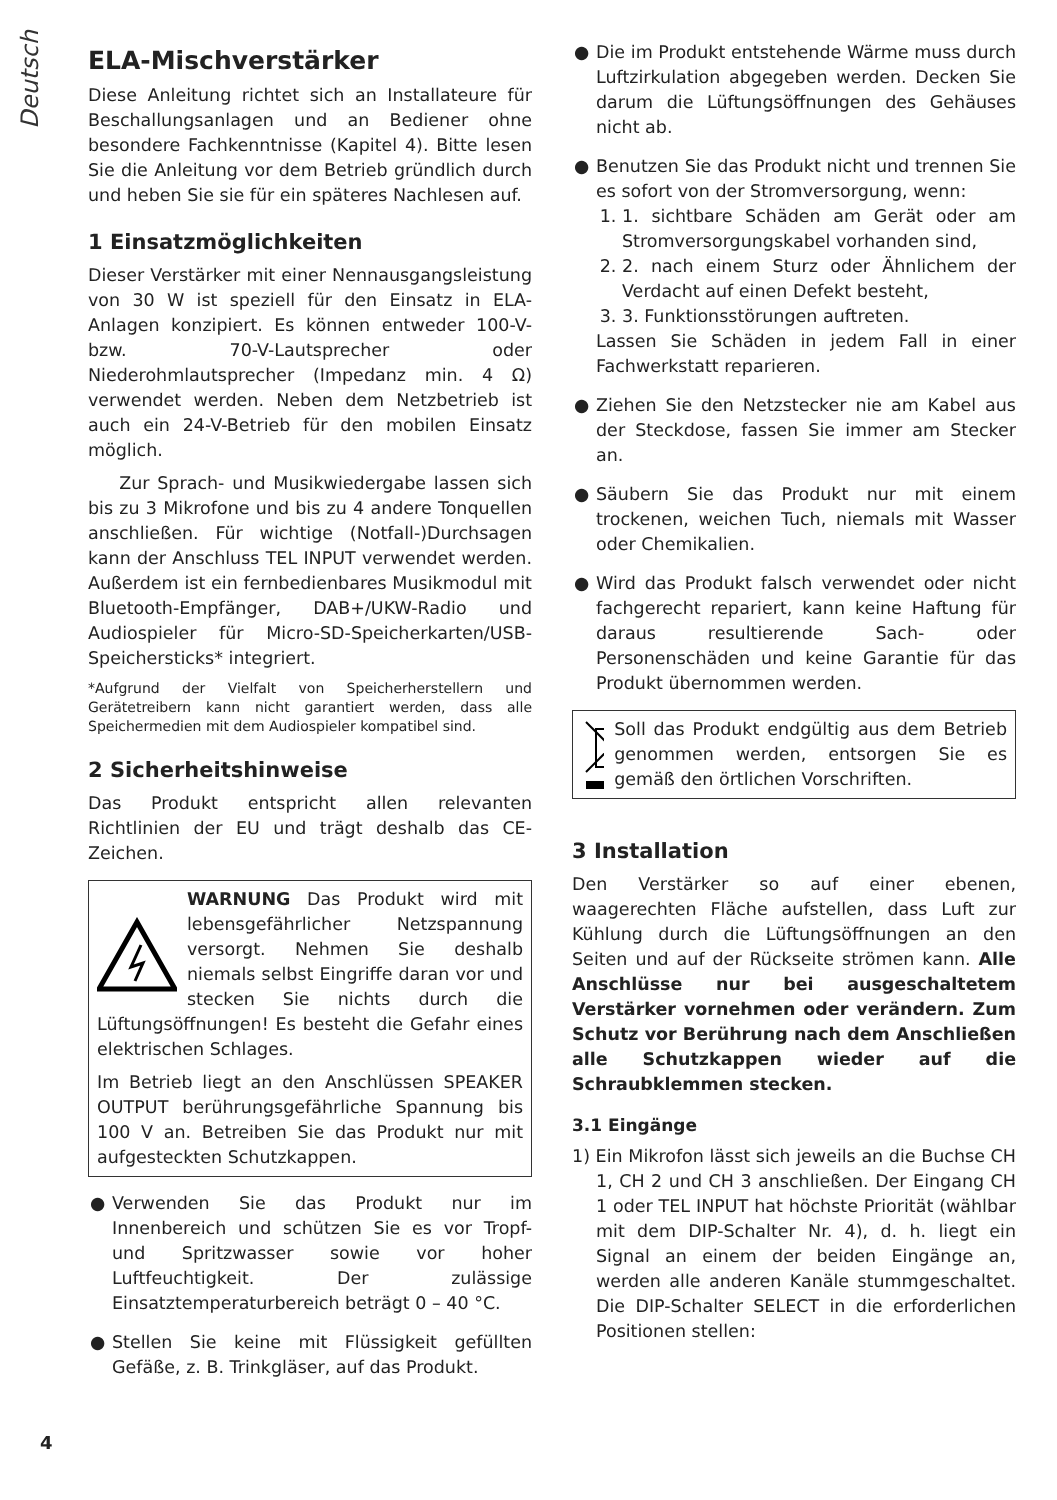Deutsch
ELA-Mischverstärker
Diese Anleitung richtet sich an Installateure für Beschallungsanlagen und an Bediener ohne besondere Fachkenntnisse (Kapitel 4). Bitte lesen Sie die Anleitung vor dem Betrieb gründlich durch und heben Sie sie für ein späteres Nachlesen auf.
1 Einsatzmöglichkeiten
Dieser Verstärker mit einer Nennausgangsleistung von 30 W ist speziell für den Einsatz in ELA-Anlagen konzipiert. Es können entweder 100-V- bzw. 70-V-Lautsprecher oder Niederohmlautsprecher (Impedanz min. 4 Ω) verwendet werden. Neben dem Netzbetrieb ist auch ein 24-V-Betrieb für den mobilen Einsatz möglich.
Zur Sprach- und Musikwiedergabe lassen sich bis zu 3 Mikrofone und bis zu 4 andere Tonquellen anschließen. Für wichtige (Notfall-)Durchsagen kann der Anschluss TEL INPUT verwendet werden. Außerdem ist ein fernbedienbares Musikmodul mit Bluetooth-Empfänger, DAB+/UKW-Radio und Audiospieler für Micro-SD-Speicherkarten/USB-Speichersticks* integriert.
*Aufgrund der Vielfalt von Speicherherstellern und Gerätetreibern kann nicht garantiert werden, dass alle Speichermedien mit dem Audiospieler kompatibel sind.
2 Sicherheitshinweise
Das Produkt entspricht allen relevanten Richtlinien der EU und trägt deshalb das CE-Zeichen.
WARNUNG Das Produkt wird mit lebensgefährlicher Netzspannung versorgt. Nehmen Sie deshalb niemals selbst Eingriffe daran vor und stecken Sie nichts durch die Lüftungsöffnungen! Es besteht die Gefahr eines elektrischen Schlages.
Im Betrieb liegt an den Anschlüssen SPEAKER OUTPUT berührungsgefährliche Spannung bis 100 V an. Betreiben Sie das Produkt nur mit aufgesteckten Schutzkappen.
● Verwenden Sie das Produkt nur im Innenbereich und schützen Sie es vor Tropf- und Spritzwasser sowie vor hoher Luftfeuchtigkeit. Der zulässige Einsatztemperaturbereich beträgt 0 – 40 °C.
● Stellen Sie keine mit Flüssigkeit gefüllten Gefäße, z. B. Trinkgläser, auf das Produkt.
● Die im Produkt entstehende Wärme muss durch Luftzirkulation abgegeben werden. Decken Sie darum die Lüftungsöffnungen des Gehäuses nicht ab.
● Benutzen Sie das Produkt nicht und trennen Sie es sofort von der Stromversorgung, wenn:
1. 1. sichtbare Schäden am Gerät oder am Stromversorgungskabel vorhanden sind,
2. 2. nach einem Sturz oder Ähnlichem der Verdacht auf einen Defekt besteht,
3. 3. Funktionsstörungen auftreten.
Lassen Sie Schäden in jedem Fall in einer Fachwerkstatt reparieren.
● Ziehen Sie den Netzstecker nie am Kabel aus der Steckdose, fassen Sie immer am Stecker an.
● Säubern Sie das Produkt nur mit einem trockenen, weichen Tuch, niemals mit Wasser oder Chemikalien.
● Wird das Produkt falsch verwendet oder nicht fachgerecht repariert, kann keine Haftung für daraus resultierende Sach- oder Personenschäden und keine Garantie für das Produkt übernommen werden.
Soll das Produkt endgültig aus dem Betrieb genommen werden, entsorgen Sie es gemäß den örtlichen Vorschriften.
3 Installation
Den Verstärker so auf einer ebenen, waagerechten Fläche aufstellen, dass Luft zur Kühlung durch die Lüftungsöffnungen an den Seiten und auf der Rückseite strömen kann. Alle Anschlüsse nur bei ausgeschaltetem Verstärker vornehmen oder verändern. Zum Schutz vor Berührung nach dem Anschließen alle Schutzkappen wieder auf die Schraubklemmen stecken.
3.1 Eingänge
1) Ein Mikrofon lässt sich jeweils an die Buchse CH 1, CH 2 und CH 3 anschließen. Der Eingang CH 1 oder TEL INPUT hat höchste Priorität (wählbar mit dem DIP-Schalter Nr. 4), d. h. liegt ein Signal an einem der beiden Eingänge an, werden alle anderen Kanäle stummgeschaltet. Die DIP-Schalter SELECT in die erforderlichen Positionen stellen:
4